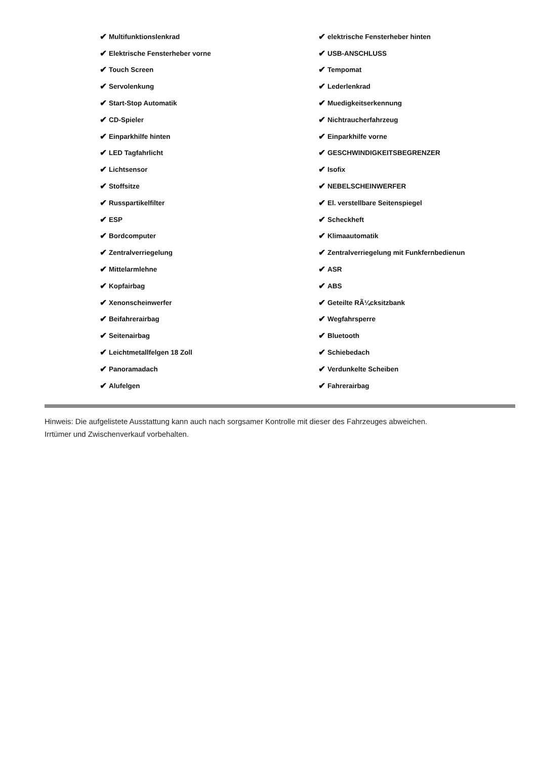✔ Multifunktionslenkrad
✔ Elektrische Fensterheber vorne
✔ Touch Screen
✔ Servolenkung
✔ Start-Stop Automatik
✔ CD-Spieler
✔ Einparkhilfe hinten
✔ LED Tagfahrlicht
✔ Lichtsensor
✔ Stoffsitze
✔ Russpartikelfilter
✔ ESP
✔ Bordcomputer
✔ Zentralverriegelung
✔ Mittelarmlehne
✔ Kopfairbag
✔ Xenonscheinwerfer
✔ Beifahrerairbag
✔ Seitenairbag
✔ Leichtmetallfelgen 18 Zoll
✔ Panoramadach
✔ Alufelgen
✔ elektrische Fensterheber hinten
✔ USB-ANSCHLUSS
✔ Tempomat
✔ Lederlenkrad
✔ Muedigkeitserkennung
✔ Nichtraucherfahrzeug
✔ Einparkhilfe vorne
✔ GESCHWINDIGKEITSBEGRENZER
✔ Isofix
✔ NEBELSCHEINWERFER
✔ El. verstellbare Seitenspiegel
✔ Scheckheft
✔ Klimaautomatik
✔ Zentralverriegelung mit Funkfernbedienun
✔ ASR
✔ ABS
✔ Geteilte RÃ¼cksitzbank
✔ Wegfahrsperre
✔ Bluetooth
✔ Schiebedach
✔ Verdunkelte Scheiben
✔ Fahrerairbag
Hinweis: Die aufgelistete Ausstattung kann auch nach sorgsamer Kontrolle mit dieser des Fahrzeuges abweichen. Irrtümer und Zwischenverkauf vorbehalten.